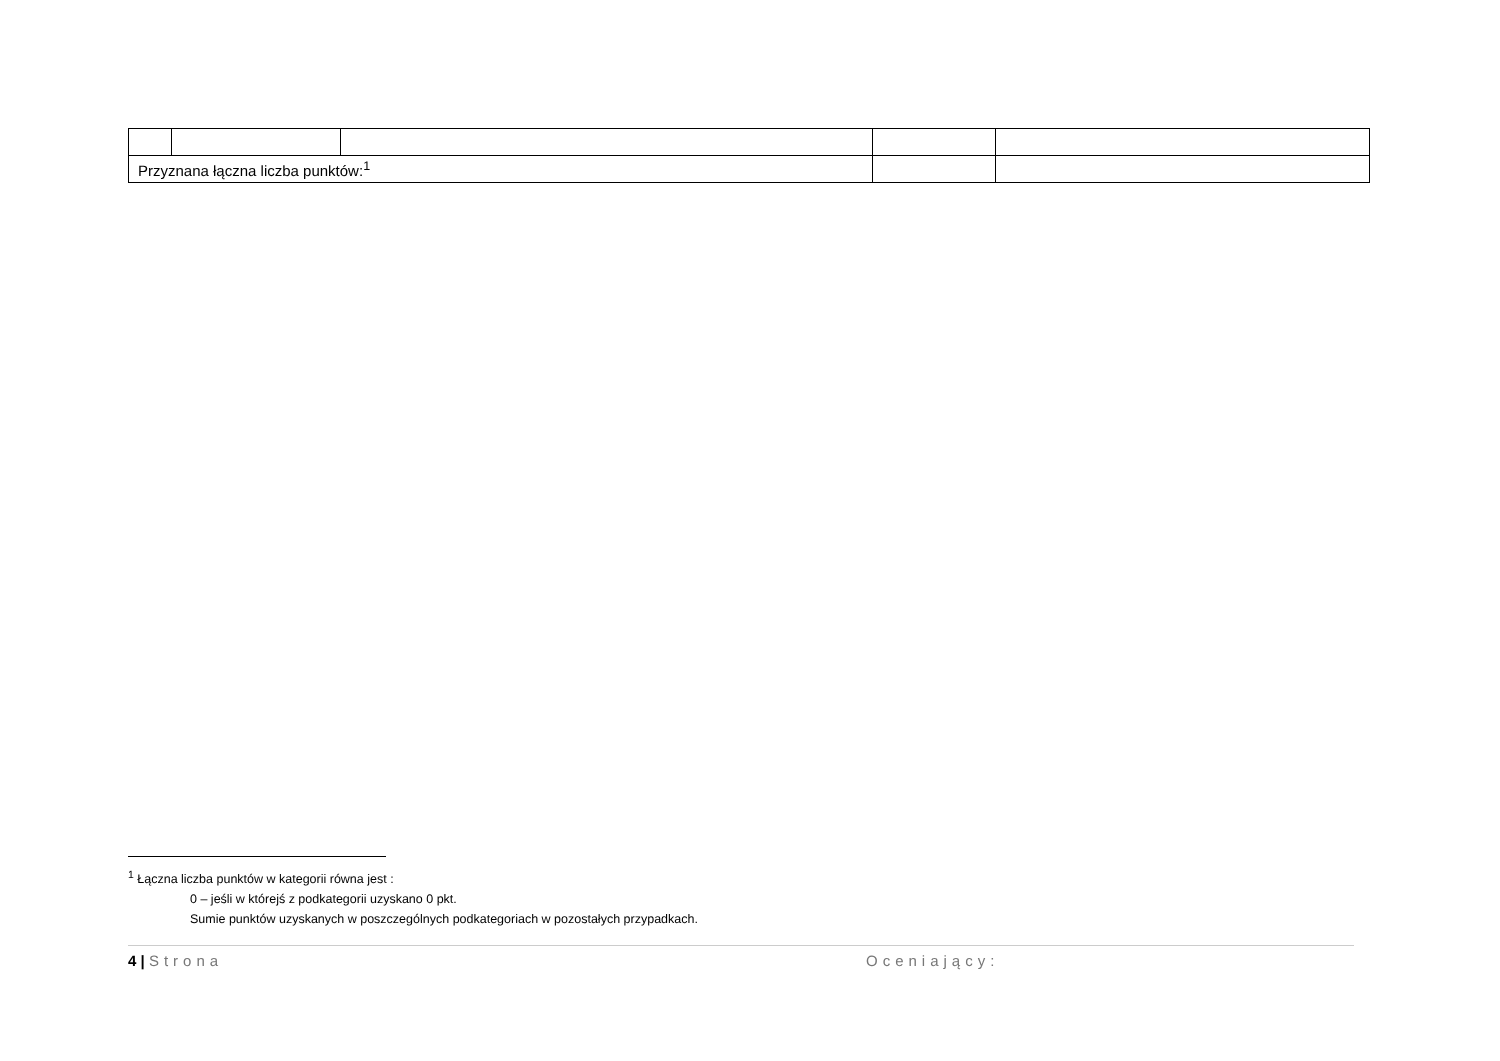| Przyznana łączna liczba punktów:<sup>1</sup> | | | | |
<sup>1</sup> Łączna liczba punktów w kategorii równa jest :
0 – jeśli w którejś z podkategorii uzyskano 0 pkt.
Sumie punktów uzyskanych w poszczególnych podkategoriach w pozostałych przypadkach.
4 | Strona Oceniający: